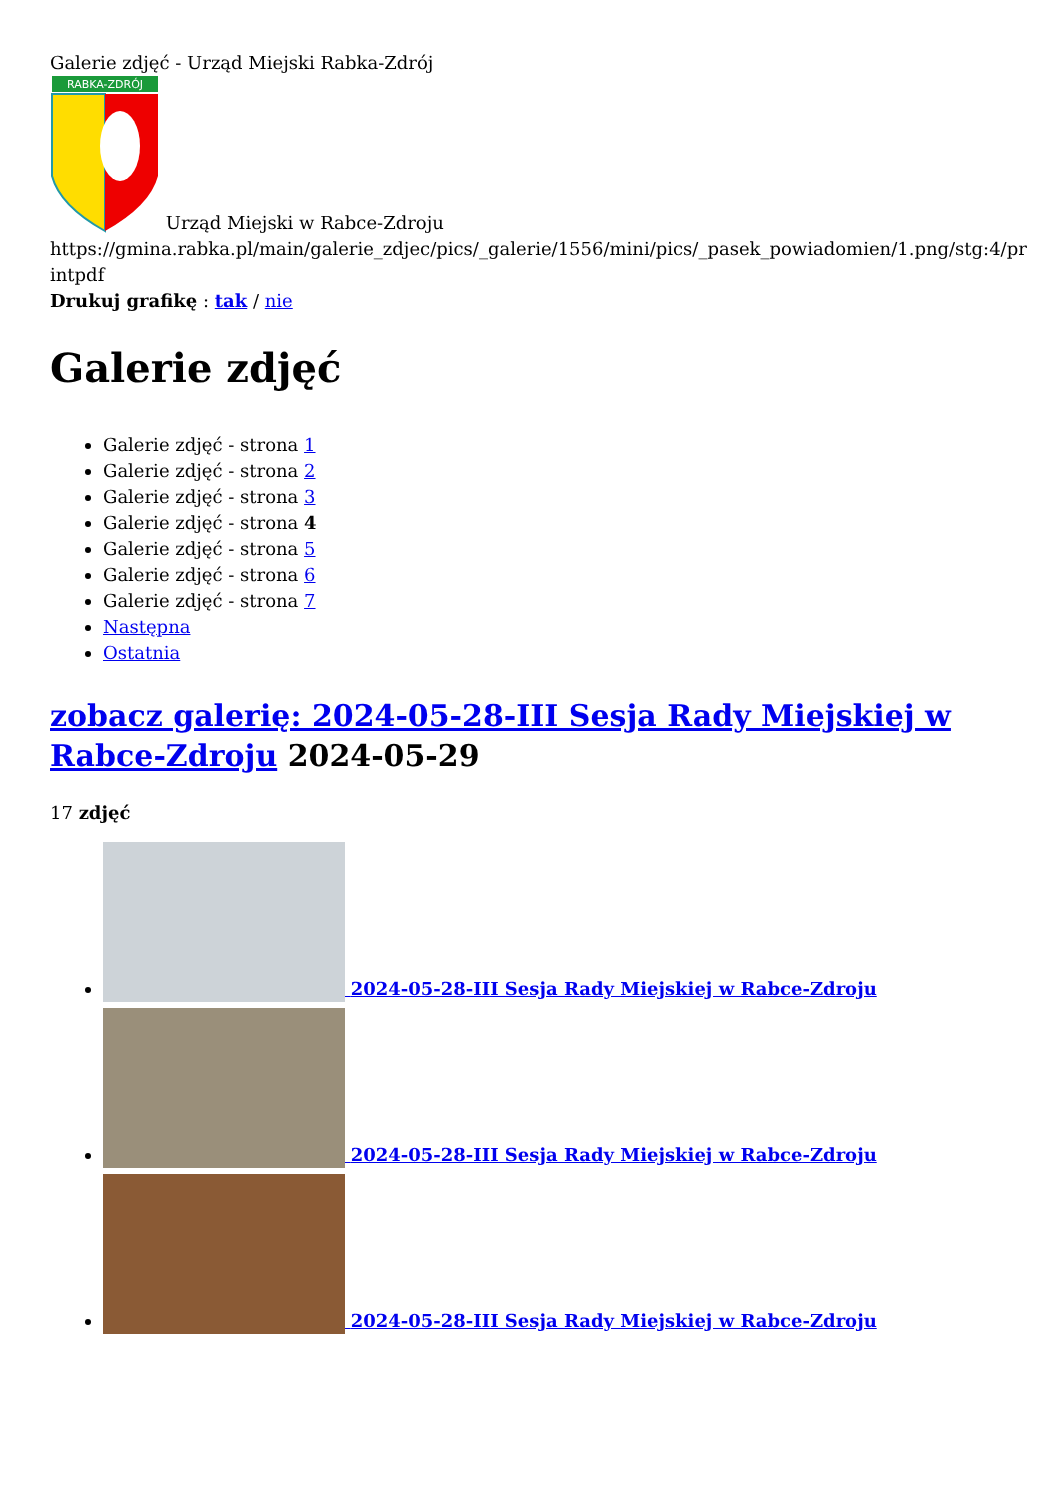Galerie zdjęć - Urząd Miejski Rabka-Zdrój
RABKA-ZDRÓJ
Urząd Miejski w Rabce-Zdroju
https://gmina.rabka.pl/main/galerie_zdjec/pics/_galerie/1556/mini/pics/_pasek_powiadomien/1.png/stg:4/pr intpdf
Drukuj grafikę : tak / nie
Galerie zdjęć
Galerie zdjęć - strona 1
Galerie zdjęć - strona 2
Galerie zdjęć - strona 3
Galerie zdjęć - strona 4
Galerie zdjęć - strona 5
Galerie zdjęć - strona 6
Galerie zdjęć - strona 7
Następna
Ostatnia
zobacz galerię: 2024-05-28-III Sesja Rady Miejskiej w Rabce-Zdroju 2024-05-29
17 zdjęć
2024-05-28-III Sesja Rady Miejskiej w Rabce-Zdroju
2024-05-28-III Sesja Rady Miejskiej w Rabce-Zdroju
2024-05-28-III Sesja Rady Miejskiej w Rabce-Zdroju